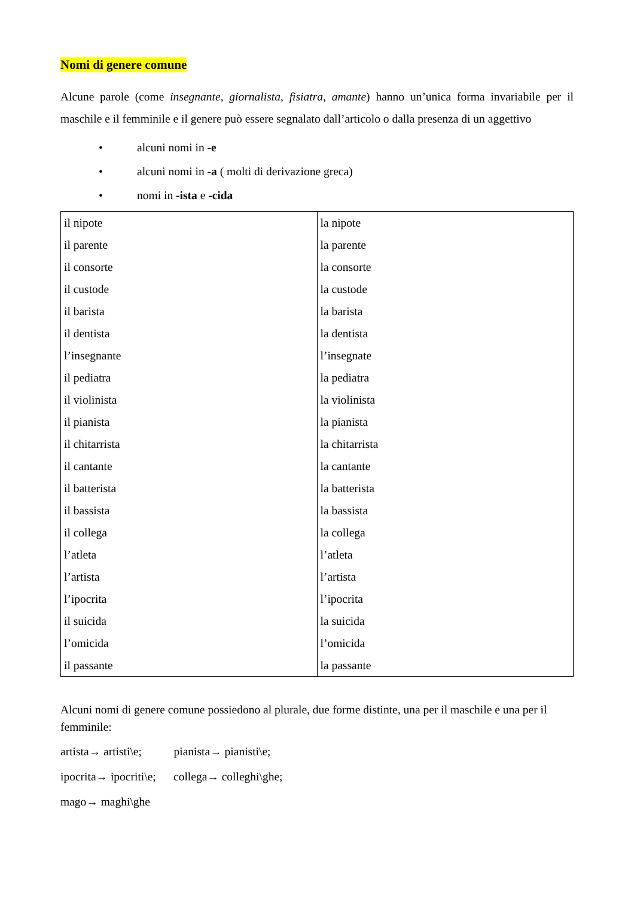Nomi di genere comune
Alcune parole (come insegnante, giornalista, fisiatra, amante) hanno un’unica forma invariabile per il maschile e il femminile e il genere può essere segnalato dall’articolo o dalla presenza di un aggettivo
• alcuni nomi in -e
• alcuni nomi in -a ( molti di derivazione greca)
• nomi in -ista e -cida
| il nipote | la nipote |
| il parente | la parente |
| il consorte | la consorte |
| il custode | la custode |
| il barista | la barista |
| il dentista | la dentista |
| l’insegnante | l’insegnate |
| il pediatra | la pediatra |
| il violinista | la violinista |
| il pianista | la pianista |
| il chitarrista | la chitarrista |
| il cantante | la cantante |
| il batterista | la batterista |
| il bassista | la bassista |
| il collega | la collega |
| l’atleta | l’atleta |
| l’artista | l’artista |
| l’ipocrita | l’ipocrita |
| il suicida | la suicida |
| l’omicida | l’omicida |
| il passante | la passante |
Alcuni nomi di genere comune possiedono al plurale, due forme distinte, una per il maschile e una per il femminile:
artista→ artisti\e; pianista→ pianisti\e;
ipocrita→ ipocriti\e; collega→ colleghi\ghe;
mago→ maghi\ghe